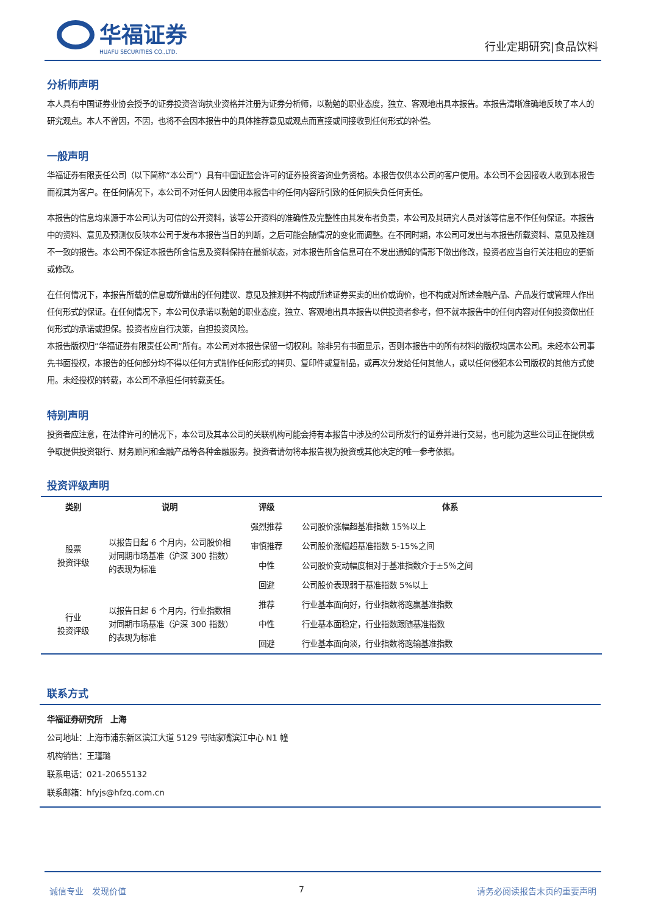华福证券
HUAFU SECURITIES CO.,LTD.
行业定期研究|食品饮料
分析师声明
本人具有中国证券业协会授予的证券投资咨询执业资格并注册为证券分析师，以勤勉的职业态度，独立、客观地出具本报告。本报告清晰准确地反映了本人的研究观点。本人不曾因，不因，也将不会因本报告中的具体推荐意见或观点而直接或间接收到任何形式的补偿。
一般声明
华福证券有限责任公司（以下简称“本公司”）具有中国证监会许可的证券投资咨询业务资格。本报告仅供本公司的客户使用。本公司不会因接收人收到本报告而视其为客户。在任何情况下，本公司不对任何人因使用本报告中的任何内容所引致的任何损失负任何责任。
本报告的信息均来源于本公司认为可信的公开资料，该等公开资料的准确性及完整性由其发布者负责，本公司及其研究人员对该等信息不作任何保证。本报告中的资料、意见及预测仅反映本公司于发布本报告当日的判断，之后可能会随情况的变化而调整。在不同时期，本公司可发出与本报告所载资料、意见及推测不一致的报告。本公司不保证本报告所含信息及资料保持在最新状态，对本报告所含信息可在不发出通知的情形下做出修改，投资者应当自行关注相应的更新或修改。
在任何情况下，本报告所载的信息或所做出的任何建议、意见及推测并不构成所述证券买卖的出价或询价，也不构成对所述金融产品、产品发行或管理人作出任何形式的保证。在任何情况下，本公司仅承诺以勤勉的职业态度，独立、客观地出具本报告以供投资者参考，但不就本报告中的任何内容对任何投资做出任何形式的承诺或担保。投资者应自行决策，自担投资风险。
本报告版权归“华福证券有限责任公司”所有。本公司对本报告保留一切权利。除非另有书面显示，否则本报告中的所有材料的版权均属本公司。未经本公司事先书面授权，本报告的任何部分均不得以任何方式制作任何形式的拷贝、复印件或复制品，或再次分发给任何其他人，或以任何侵犯本公司版权的其他方式使用。未经授权的转载，本公司不承担任何转载责任。
特别声明
投资者应注意，在法律许可的情况下，本公司及其本公司的关联机构可能会持有本报告中涉及的公司所发行的证券并进行交易，也可能为这些公司正在提供或争取提供投资银行、财务顾问和金融产品等各种金融服务。投资者请勿将本报告视为投资或其他决定的唯一参考依据。
投资评级声明
| 类别 | 说明 | 评级 | 体系 |
| --- | --- | --- | --- |
| 股票 投资评级 | 以报告日起 6 个月内，公司股价相对同期市场基准（沪深 300 指数）的表现为标准 | 强烈推荐 | 公司股价涨幅超基准指数 15%以上 |
| | | 审慎推荐 | 公司股价涨幅超基准指数 5-15%之间 |
| | | 中性 | 公司股价变动幅度相对于基准指数介于±5%之间 |
| | | 回避 | 公司股价表现弱于基准指数 5%以上 |
| 行业 投资评级 | 以报告日起 6 个月内，行业指数相对同期市场基准（沪深 300 指数）的表现为标准 | 推荐 | 行业基本面向好，行业指数将跑赢基准指数 |
| | | 中性 | 行业基本面稳定，行业指数跟随基准指数 |
| | | 回避 | 行业基本面向淡，行业指数将跑输基准指数 |
联系方式
华福证券研究所　上海
公司地址：上海市浦东新区滨江大道 5129 号陆家嘴滨江中心 N1 幢
机构销售：王瑾璐
联系电话：021-20655132
联系邮箱：hfyjs@hfzq.com.cn
诚信专业　发现价值 7 请务必阅读报告末页的重要声明